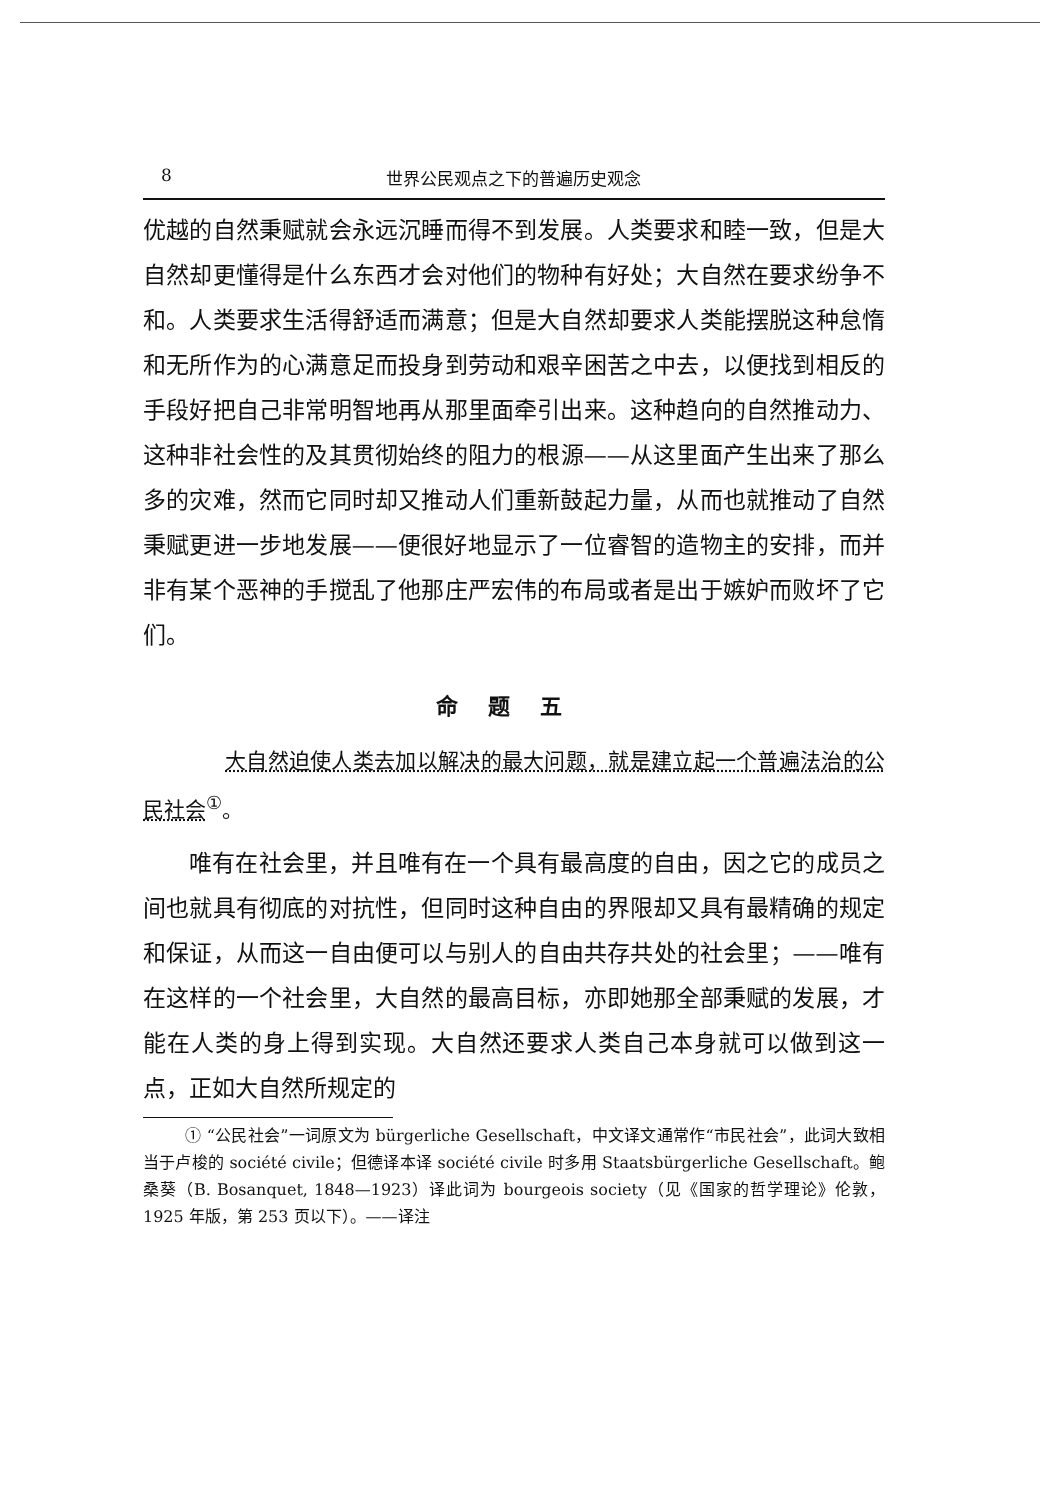8 世界公民观点之下的普遍历史观念
优越的自然秉赋就会永远沉睡而得不到发展。人类要求和睦一致，但是大自然却更懂得是什么东西才会对他们的物种有好处；大自然在要求纷争不和。人类要求生活得舒适而满意；但是大自然却要求人类能摆脱这种怠惰和无所作为的心满意足而投身到劳动和艰辛困苦之中去，以便找到相反的手段好把自己非常明智地再从那里面牵引出来。这种趋向的自然推动力、这种非社会性的及其贯彻始终的阻力的根源——从这里面产生出来了那么多的灾难，然而它同时却又推动人们重新鼓起力量，从而也就推动了自然秉赋更进一步地发展——便很好地显示了一位睿智的造物主的安排，而并非有某个恶神的手搅乱了他那庄严宏伟的布局或者是出于嫉妒而败坏了它们。
命题五
大自然迫使人类去加以解决的最大问题，就是建立起一个普遍法治的公民社会<sup>①</sup>。
唯有在社会里，并且唯有在一个具有最高度的自由，因之它的成员之间也就具有彻底的对抗性，但同时这种自由的界限却又具有最精确的规定和保证，从而这一自由便可以与别人的自由共存共处的社会里；——唯有在这样的一个社会里，大自然的最高目标，亦即她那全部秉赋的发展，才能在人类的身上得到实现。大自然还要求人类自己本身就可以做到这一点，正如大自然所规定的
① “公民社会”一词原文为 bürgerliche Gesellschaft，中文译文通常作“市民社会”，此词大致相当于卢梭的 société civile；但德译本译 société civile 时多用 Staatsbürgerliche Gesellschaft。鲍桑葵（B. Bosanquet, 1848—1923）译此词为 bourgeois society（见《国家的哲学理论》伦敦，1925 年版，第 253 页以下）。——译注